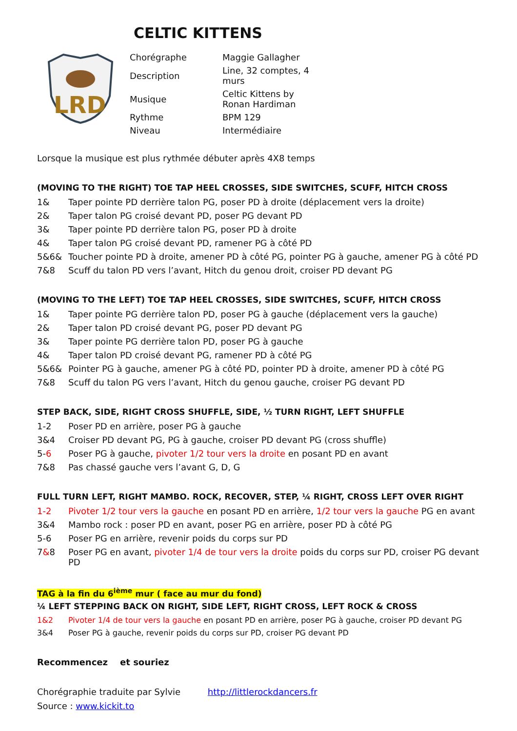CELTIC KITTENS
LRD
| Chorégraphe | Maggie Gallagher |
| Description | Line, 32 comptes, 4 murs |
| Musique | Celtic Kittens by Ronan Hardiman |
| Rythme | BPM 129 |
| Niveau | Intermédiaire |
Lorsque la musique est plus rythmée débuter après 4X8 temps
(MOVING TO THE RIGHT) TOE TAP HEEL CROSSES, SIDE SWITCHES, SCUFF, HITCH CROSS
| 1& | Taper pointe PD derrière talon PG, poser PD à droite (déplacement vers la droite) |
| 2& | Taper talon PG croisé devant PD, poser PG devant PD |
| 3& | Taper pointe PD derrière talon PG, poser PD à droite |
| 4& | Taper talon PG croisé devant PD, ramener PG à côté PD |
| 5&6& | Toucher pointe PD à droite, amener PD à côté PG, pointer PG à gauche, amener PG à côté PD |
| 7&8 | Scuff du talon PD vers l’avant, Hitch du genou droit, croiser PD devant PG |
(MOVING TO THE LEFT) TOE TAP HEEL CROSSES, SIDE SWITCHES, SCUFF, HITCH CROSS
| 1& | Taper pointe PG derrière talon PD, poser PG à gauche (déplacement vers la gauche) |
| 2& | Taper talon PD croisé devant PG, poser PD devant PG |
| 3& | Taper pointe PG derrière talon PD, poser PG à gauche |
| 4& | Taper talon PD croisé devant PG, ramener PD à côté PG |
| 5&6& | Pointer PG à gauche, amener PG à côté PD, pointer PD à droite, amener PD à côté PG |
| 7&8 | Scuff du talon PG vers l’avant, Hitch du genou gauche, croiser PG devant PD |
STEP BACK, SIDE, RIGHT CROSS SHUFFLE, SIDE, ½ TURN RIGHT, LEFT SHUFFLE
| 1-2 | Poser PD en arrière, poser PG à gauche |
| 3&4 | Croiser PD devant PG, PG à gauche, croiser PD devant PG (cross shuffle) |
| 5- 6 | Poser PG à gauche, pivoter 1/2 tour vers la droite en posant PD en avant |
| 7&8 | Pas chassé gauche vers l’avant G, D, G |
FULL TURN LEFT, RIGHT MAMBO. ROCK, RECOVER, STEP, ¼ RIGHT, CROSS LEFT OVER RIGHT
| 1-2 | Pivoter 1/2 tour vers la gauche en posant PD en arrière, 1/2 tour vers la gauche PG en avant |
| 3&4 | Mambo rock : poser PD en avant, poser PG en arrière, poser PD à côté PG |
| 5-6 | Poser PG en arrière, revenir poids du corps sur PD |
| 7 & 8 | Poser PG en avant, pivoter 1/4 de tour vers la droite poids du corps sur PD, croiser PG devant PD |
TAG à la fin du 6<sup>ième</sup> mur ( face au mur du fond)
¼ LEFT STEPPING BACK ON RIGHT, SIDE LEFT, RIGHT CROSS, LEFT ROCK & CROSS
| 1&2 | Pivoter 1/4 de tour vers la gauche en posant PD en arrière, poser PG à gauche, croiser PD devant PG |
| 3&4 | Poser PG à gauche, revenir poids du corps sur PD, croiser PG devant PD |
Recommencez et souriez
Chorégraphie traduite par Sylvie http://littlerockdancers.fr
Source : www.kickit.to